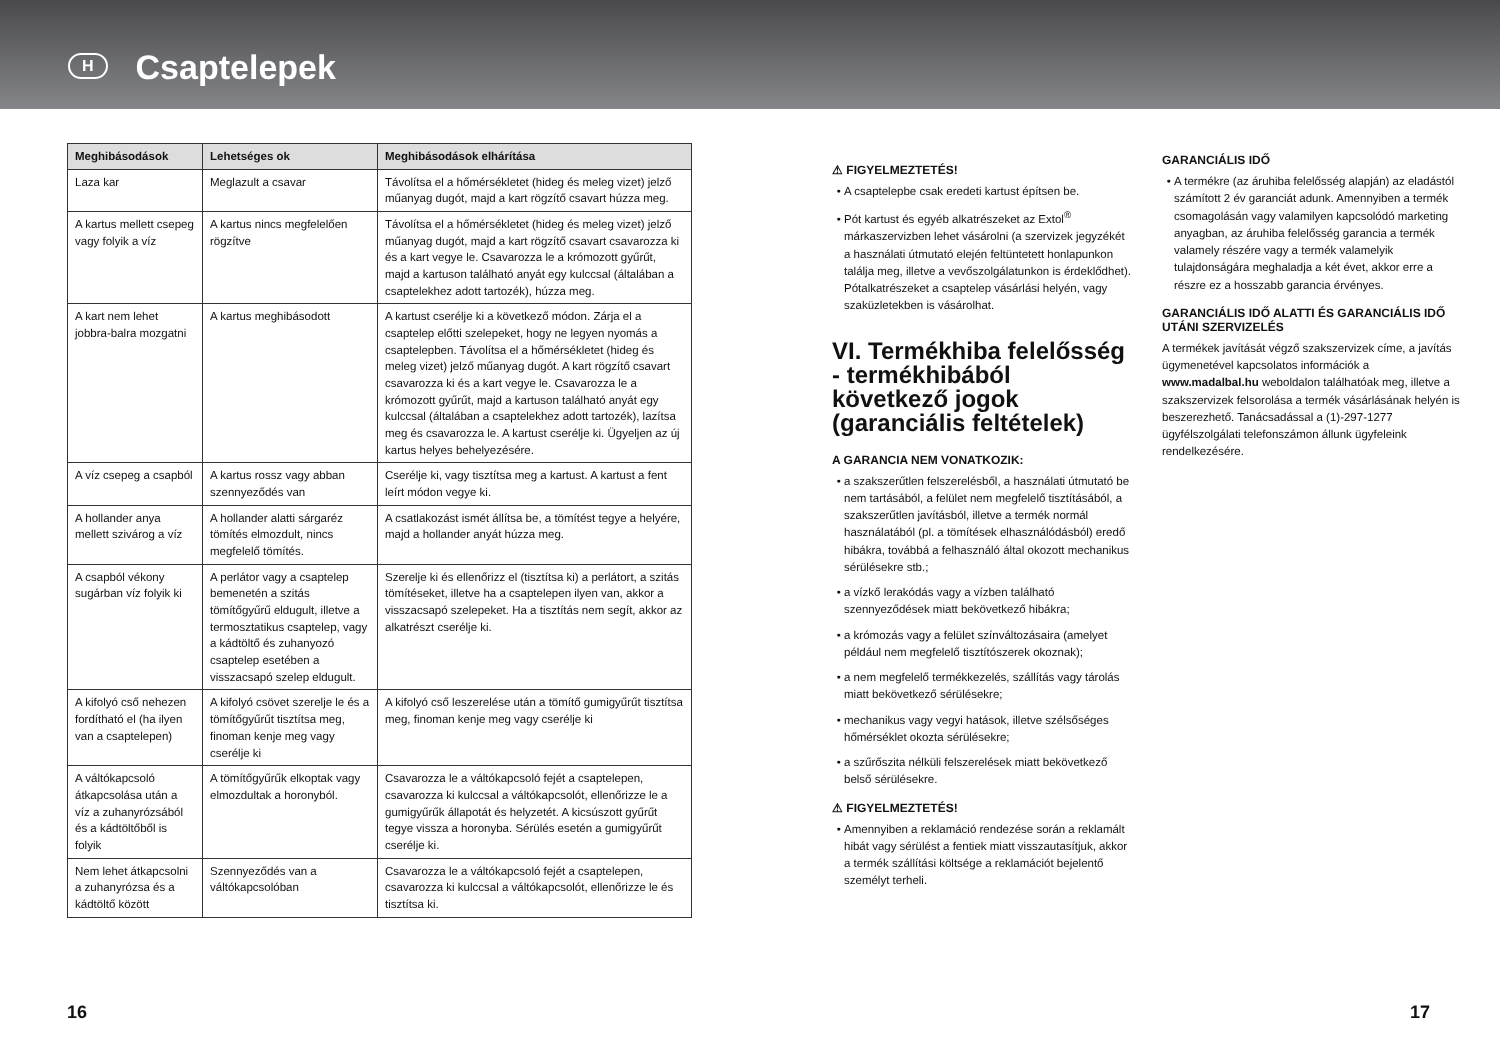H
Csaptelepek
| Meghibásodások | Lehetséges ok | Meghibásodások elhárítása |
| --- | --- | --- |
| Laza kar | Meglazult a csavar | Távolítsa el a hőmérsékletet (hideg és meleg vizet) jelző műanyag dugót, majd a kart rögzítő csavart húzza meg. |
| A kartus mellett csepeg vagy folyik a víz | A kartus nincs megfelelően rögzítve | Távolítsa el a hőmérsékletet (hideg és meleg vizet) jelző műanyag dugót, majd a kart rögzítő csavart csavarozza ki és a kart vegye le. Csavarozza le a krómozott gyűrűt, majd a kartuson található anyát egy kulccsal (általában a csaptelekhez adott tartozék), húzza meg. |
| A kart nem lehet jobbra-balra mozgatni | A kartus meghibásodott | A kartust cserélje ki a következő módon. Zárja el a csaptelep előtti szelepeket, hogy ne legyen nyomás a csaptelepben. Távolítsa el a hőmérsékletet (hideg és meleg vizet) jelző műanyag dugót. A kart rögzítő csavart csavarozza ki és a kart vegye le. Csavarozza le a krómozott gyűrűt, majd a kartuson található anyát egy kulccsal (általában a csaptelekhez adott tartozék), lazítsa meg és csavarozza le. A kartust cserélje ki. Ügyeljen az új kartus helyes behelyezésére. |
| A víz csepeg a csapból | A kartus rossz vagy abban szennyeződés van | Cserélje ki, vagy tisztítsa meg a kartust. A kartust a fent leírt módon vegye ki. |
| A hollander anya mellett szivárog a víz | A hollander alatti sárgaréz tömítés elmozdult, nincs megfelelő tömítés. | A csatlakozást ismét állítsa be, a tömítést tegye a helyére, majd a hollander anyát húzza meg. |
| A csapból vékony sugárban víz folyik ki | A perlátor vagy a csaptelep bemenetén a szitás tömítőgyűrű eldugult, illetve a termosztatikus csaptelep, vagy a kádtöltő és zuhanyozó csaptelep esetében a visszacsapó szelep eldugult. | Szerelje ki és ellenőrizz el (tisztítsa ki) a perlátort, a szitás tömítéseket, illetve ha a csaptelepen ilyen van, akkor a visszacsapó szelepeket. Ha a tisztítás nem segít, akkor az alkatrészt cserélje ki. |
| A kifolyó cső nehezen fordítható el (ha ilyen van a csaptelepen) | A kifolyó csövet szerelje le és a tömítőgyűrűt tisztítsa meg, finoman kenje meg vagy cserélje ki | A kifolyó cső leszerelése után a tömítő gumigyűrűt tisztítsa meg, finoman kenje meg vagy cserélje ki |
| A váltókapcsoló átkapcsolása után a víz a zuhanyrózsából és a kádtöltőből is folyik | A tömítőgyűrűk elkoptak vagy elmozdultak a horonyból. | Csavarozza le a váltókapcsoló fejét a csaptelepen, csavarozza ki kulccsal a váltókapcsolót, ellenőrizze le a gumigyűrűk állapotát és helyzetét. A kicsúszott gyűrűt tegye vissza a horonyba. Sérülés esetén a gumigyűrűt cserélje ki. |
| Nem lehet átkapcsolni a zuhanyrózsa és a kádtöltő között | Szennyeződés van a váltókapcsolóban | Csavarozza le a váltókapcsoló fejét a csaptelepen, csavarozza ki kulccsal a váltókapcsolót, ellenőrizze le és tisztítsa ki. |
⚠ FIGYELMEZTETÉS!
A csaptelepbe csak eredeti kartust építsen be.
Pót kartust és egyéb alkatrészeket az Extol<sup>®</sup> márkaszervizben lehet vásárolni (a szervizek jegyzékét a használati útmutató elején feltüntetett honlapunkon találja meg, illetve a vevőszolgálatunkon is érdeklődhet). Pótalkatrészeket a csaptelep vásárlási helyén, vagy szaküzletekben is vásárolhat.
VI. Termékhiba felelősség - termékhibából következő jogok (garanciális feltételek)
A GARANCIA NEM VONATKOZIK:
a szakszerűtlen felszerelésből, a használati útmutató be nem tartásából, a felület nem megfelelő tisztításából, a szakszerűtlen javításból, illetve a termék normál használatából (pl. a tömítések elhasználódásból) eredő hibákra, továbbá a felhasználó által okozott mechanikus sérülésekre stb.;
a vízkő lerakódás vagy a vízben található szennyeződések miatt bekövetkező hibákra;
a krómozás vagy a felület színváltozásaira (amelyet például nem megfelelő tisztítószerek okoznak);
a nem megfelelő termékkezelés, szállítás vagy tárolás miatt bekövetkező sérülésekre;
mechanikus vagy vegyi hatások, illetve szélsőséges hőmérséklet okozta sérülésekre;
a szűrőszita nélküli felszerelések miatt bekövetkező belső sérülésekre.
⚠ FIGYELMEZTETÉS!
Amennyiben a reklamáció rendezése során a reklamált hibát vagy sérülést a fentiek miatt visszautasítjuk, akkor a termék szállítási költsége a reklamációt bejelentő személyt terheli.
GARANCIÁLIS IDŐ
A termékre (az áruhiba felelősség alapján) az eladástól számított 2 év garanciát adunk. Amennyiben a termék csomagolásán vagy valamilyen kapcsolódó marketing anyagban, az áruhiba felelősség garancia a termék valamely részére vagy a termék valamelyik tulajdonságára meghaladja a két évet, akkor erre a részre ez a hosszabb garancia érvényes.
GARANCIÁLIS IDŐ ALATTI ÉS GARANCIÁLIS IDŐ UTÁNI SZERVIZELÉS
A termékek javítását végző szakszervizek címe, a javítás ügymenetével kapcsolatos információk a www.madalbal.hu weboldalon találhatóak meg, illetve a szakszervizek felsorolása a termék vásárlásának helyén is beszerezhető. Tanácsadással a (1)-297-1277 ügyfélszolgálati telefonszámon állunk ügyfeleink rendelkezésére.
16 17